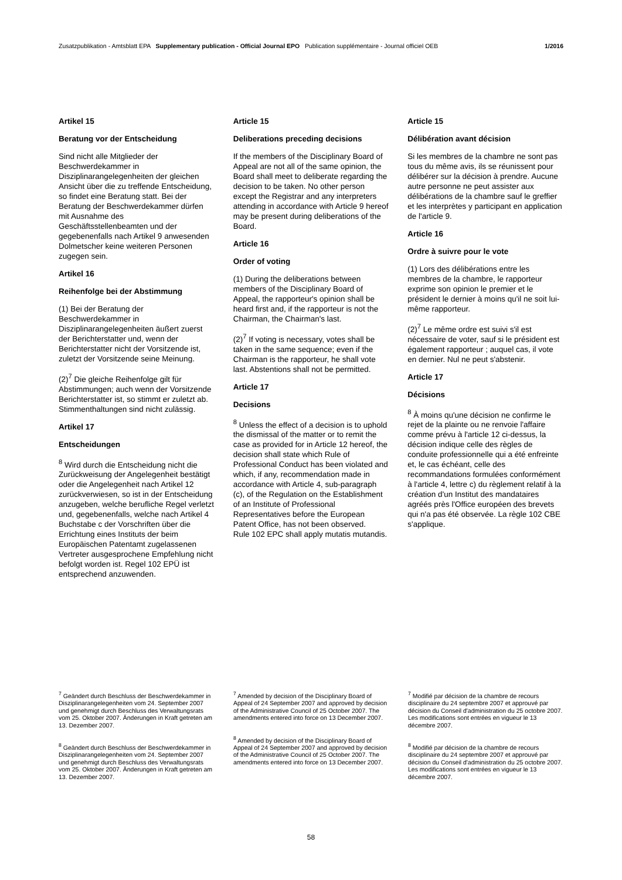Zusatzpublikation - Amtsblatt EPA Supplementary publication - Official Journal EPO Publication supplémentaire - Journal officiel OEB 1/2016
Artikel 15
Beratung vor der Entscheidung
Sind nicht alle Mitglieder der Beschwerdekammer in Disziplinarangelegenheiten der gleichen Ansicht über die zu treffende Entscheidung, so findet eine Beratung statt. Bei der Beratung der Beschwerdekammer dürfen mit Ausnahme des Geschäftsstellenbeamten und der gegebenenfalls nach Artikel 9 anwesenden Dolmetscher keine weiteren Personen zugegen sein.
Artikel 16
Reihenfolge bei der Abstimmung
(1) Bei der Beratung der Beschwerdekammer in Disziplinarangelegenheiten äußert zuerst der Berichterstatter und, wenn der Berichterstatter nicht der Vorsitzende ist, zuletzt der Vorsitzende seine Meinung.
(2)<sup>7</sup> Die gleiche Reihenfolge gilt für Abstimmungen; auch wenn der Vorsitzende Berichterstatter ist, so stimmt er zuletzt ab. Stimmenthaltungen sind nicht zulässig.
Artikel 17
Entscheidungen
<sup>8</sup> Wird durch die Entscheidung nicht die Zurückweisung der Angelegenheit bestätigt oder die Angelegenheit nach Artikel 12 zurückverwiesen, so ist in der Entscheidung anzugeben, welche berufliche Regel verletzt und, gegebenenfalls, welche nach Artikel 4 Buchstabe c der Vorschriften über die Errichtung eines Instituts der beim Europäischen Patentamt zugelassenen Vertreter ausgesprochene Empfehlung nicht befolgt worden ist. Regel 102 EPÜ ist entsprechend anzuwenden.
Article 15
Deliberations preceding decisions
If the members of the Disciplinary Board of Appeal are not all of the same opinion, the Board shall meet to deliberate regarding the decision to be taken. No other person except the Registrar and any interpreters attending in accordance with Article 9 hereof may be present during deliberations of the Board.
Article 16
Order of voting
(1) During the deliberations between members of the Disciplinary Board of Appeal, the rapporteur's opinion shall be heard first and, if the rapporteur is not the Chairman, the Chairman's last.
(2)<sup>7</sup> If voting is necessary, votes shall be taken in the same sequence; even if the Chairman is the rapporteur, he shall vote last. Abstentions shall not be permitted.
Article 17
Decisions
<sup>8</sup> Unless the effect of a decision is to uphold the dismissal of the matter or to remit the case as provided for in Article 12 hereof, the decision shall state which Rule of Professional Conduct has been violated and which, if any, recommendation made in accordance with Article 4, sub-paragraph (c), of the Regulation on the Establishment of an Institute of Professional Representatives before the European Patent Office, has not been observed.
Rule 102 EPC shall apply mutatis mutandis.
Article 15
Délibération avant décision
Si les membres de la chambre ne sont pas tous du même avis, ils se réunissent pour délibérer sur la décision à prendre. Aucune autre personne ne peut assister aux délibérations de la chambre sauf le greffier et les interprètes y participant en application de l'article 9.
Article 16
Ordre à suivre pour le vote
(1) Lors des délibérations entre les membres de la chambre, le rapporteur exprime son opinion le premier et le président le dernier à moins qu'il ne soit lui-même rapporteur.
(2)<sup>7</sup> Le même ordre est suivi s'il est nécessaire de voter, sauf si le président est également rapporteur ; auquel cas, il vote en dernier. Nul ne peut s'abstenir.
Article 17
Décisions
<sup>8</sup> À moins qu'une décision ne confirme le rejet de la plainte ou ne renvoie l'affaire comme prévu à l'article 12 ci-dessus, la décision indique celle des règles de conduite professionnelle qui a été enfreinte et, le cas échéant, celle des recommandations formulées conformément à l'article 4, lettre c) du règlement relatif à la création d'un Institut des mandataires agréés près l'Office européen des brevets qui n'a pas été observée. La règle 102 CBE s'applique.
<sup>7</sup> Geändert durch Beschluss der Beschwerdekammer in Disziplinarangelegenheiten vom 24. September 2007 und genehmigt durch Beschluss des Verwaltungsrats vom 25. Oktober 2007. Änderungen in Kraft getreten am 13. Dezember 2007.
<sup>8</sup> Geändert durch Beschluss der Beschwerdekammer in Disziplinarangelegenheiten vom 24. September 2007 und genehmigt durch Beschluss des Verwaltungsrats vom 25. Oktober 2007. Änderungen in Kraft getreten am 13. Dezember 2007.
<sup>7</sup> Amended by decision of the Disciplinary Board of Appeal of 24 September 2007 and approved by decision of the Administrative Council of 25 October 2007. The amendments entered into force on 13 December 2007.
<sup>8</sup> Amended by decision of the Disciplinary Board of Appeal of 24 September 2007 and approved by decision of the Administrative Council of 25 October 2007. The amendments entered into force on 13 December 2007.
<sup>7</sup> Modifié par décision de la chambre de recours disciplinaire du 24 septembre 2007 et approuvé par décision du Conseil d'administration du 25 octobre 2007. Les modifications sont entrées en vigueur le 13 décembre 2007.
<sup>8</sup> Modifié par décision de la chambre de recours disciplinaire du 24 septembre 2007 et approuvé par décision du Conseil d'administration du 25 octobre 2007. Les modifications sont entrées en vigueur le 13 décembre 2007.
58